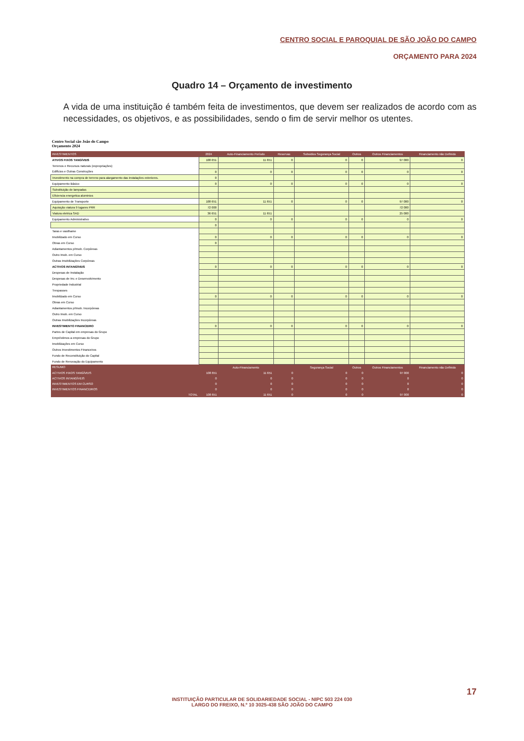CENTRO SOCIAL E PAROQUIAL DE SÃO JOÃO DO CAMPO
ORÇAMENTO PARA 2024
Quadro 14 – Orçamento de investimento
A vida de uma instituição é também feita de investimentos, que devem ser realizados de acordo com as necessidades, os objetivos, e as possibilidades, sendo o fim de servir melhor os utentes.
Centro Social são João do Campo
Orçamento 2024
| INVESTIMENTOS | 2024 | Auto-Financiamento Período | Reservas | Subsidios Segurança Social | Outros | Outros Financiamentos | Financiamento não Definido |
| --- | --- | --- | --- | --- | --- | --- | --- |
| ATIVOS FIXOS TANGÍVEIS | 108 651 | 11 651 | 0 | 0 | 0 | 97 000 | 0 |
| Terrenos e Recursos naturais (expropriações) | | | | | | | |
| Edifícios e Outras Construções | 0 | 0 | 0 | 0 | 0 | 0 | 0 |
| Investimento na compra de terreno para alargamento das instalações exteriores. | 0 | | | | | | |
| Equipamento Básico | 0 | 0 | 0 | 0 | 0 | 0 | 0 |
| Substituição de lampadas | | | | | | | |
| Eficiencia energetica aluminios | | | | | | | |
| Equipamento de Transporte | 108 651 | 11 651 | 0 | 0 | 0 | 97 000 | 0 |
| Aquisição viatura 9 lugares PRR | 72 000 | | | | | 72 000 | |
| Viatura eletrica SAD | 36 651 | 11 651 | | | | 25 000 | |
| Equipamento Administrativo | 0 | 0 | 0 | 0 | 0 | 0 | 0 |
| | 0 | | | | | | |
| Taras e vasilhame | | | | | | | |
| Imobilizado em Curso | 0 | 0 | 0 | 0 | 0 | 0 | 0 |
| Obras em Curso | 0 | | | | | | |
| Adiantamentos p/Imob. Corpóreas | | | | | | | |
| Outro Imob. em Curso | | | | | | | |
| Outras Imobilizações Corpóreas | | | | | | | |
| ACTIVOS INTANGÍVEIS | 0 | 0 | 0 | 0 | 0 | 0 | 0 |
| Despesas de Instalação | | | | | | | |
| Despesas de Inv. e Desenvolvimento | | | | | | | |
| Propriedade Industrial | | | | | | | |
| Trespasses | | | | | | | |
| Imobilizado em Curso | 0 | 0 | 0 | 0 | 0 | 0 | 0 |
| Obras em Curso | | | | | | | |
| Adiantamentos p/Imob. Incorpóreas | | | | | | | |
| Outro Imob. em Curso | | | | | | | |
| Outras Imobilizações Incorpóreas | | | | | | | |
| INVESTIMENTO FINANCEIRO | 0 | 0 | 0 | 0 | 0 | 0 | 0 |
| Partes de Capital em empresas do Grupo | | | | | | | |
| Empréstimos a empresas do Grupo | | | | | | | |
| Imobilizações em Curso | | | | | | | |
| Outros Investimentos Financeiros | | | | | | | |
| Fundo de Reconstituição do Capital | | | | | | | |
| Fundo de Renovação do Equipamento | | | | | | | |
| RESUMO | | Auto-Financiamento | | Segurança Social | Outros | Outros Financiamentos | Financiamento não Definido |
| ACTIVOS FIXOS TANGÍVEIS | 108 651 | 11 651 | 0 | 0 | 0 | 97 000 | 0 |
| ACTIVOS INTANGÍVEIS | 0 | 0 | 0 | 0 | 0 | 0 | 0 |
| INVESTIMENTOS EM CURSO | 0 | 0 | 0 | 0 | 0 | 0 | 0 |
| INVESTIMENTOS FINANCEIROS | 0 | 0 | 0 | 0 | 0 | 0 | 0 |
| TOTAL | 108 651 | 11 651 | 0 | 0 | 0 | 97 000 | 0 |
17
INSTITUIÇÃO PARTICULAR DE SOLIDARIEDADE SOCIAL - NIPC 503 224 030
LARGO DO FREIXO, N.º 10 3025-438 SÃO JOÃO DO CAMPO